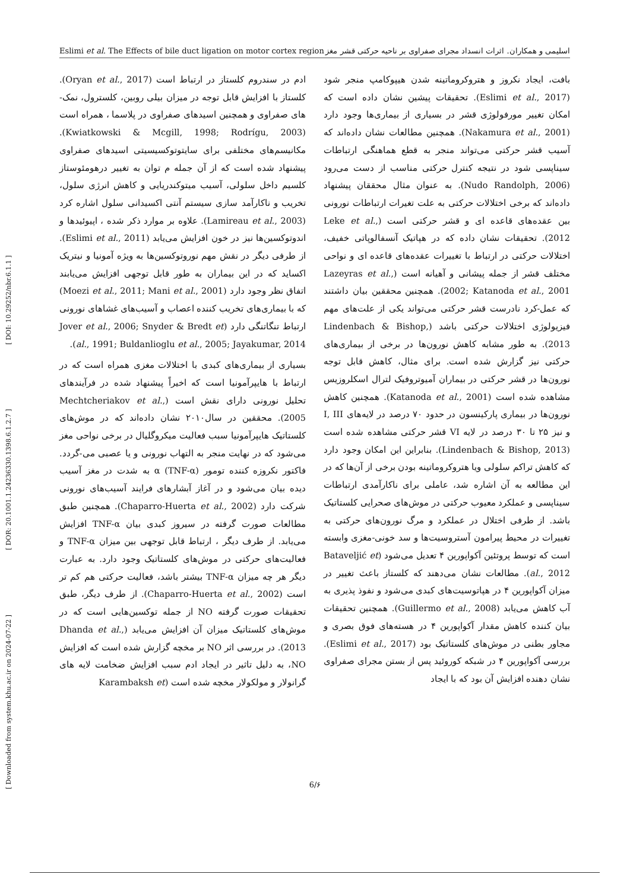Eslimi et al. The Effects of bile duct ligation on motor cortex region اسلیمی و همکاران. اثرات انسداد مجرای صفراوی بر ناحیه حرکتی قشر مغز
[ Downloaded from system.khu.ac.ir on 2024-07-22 ] [ DOR: 20.1001.1.24236330.1398.6.1.2.7 ] [ DOI: 10.29252/nbr.6.1.1 ]
بافت، ایجاد نکروز و هتروکروماتینه شدن هیپوکامپ منجر شود (Eslimi et al., 2017). تحقیقات پیشین نشان داده است که امکان تغییر مورفولوژی قشر در بسیاری از بیماری‌ها وجود دارد (Nakamura et al., 2001). همچنین مطالعات نشان داده‌اند که آسیب قشر حرکتی می‌تواند منجر به قطع هماهنگی ارتباطات سیناپسی شود در نتیجه کنترل حرکتی مناسب از دست می‌رود (Nudo Randolph, 2006). به عنوان مثال محققان پیشنهاد داده‌اند که برخی اختلالات حرکتی به علت تغیرات ارتباطات نورونی بین عقده‌های قاعده ای و قشر حرکتی است (Leke et al., 2012). تحقیقات نشان داده که در هپاتیک آنسفالوپاتی خفیف، اختلالات حرکتی در ارتباط با تغییرات عقده‌های قاعده ای و نواحی مختلف قشر از جمله پیشانی و آهیانه است (Lazeyras et al., 2002; Katanoda et al., 2001). همچنین محققین بیان داشتند که عمل-کرد نادرست قشر حرکتی می‌تواند یکی از علت‌های مهم فیزیولوژی اختلالات حرکتی باشد (Lindenbach & Bishop, 2013). به طور مشابه کاهش نورون‌ها در برخی از بیماری‌های حرکتی نیز گزارش شده است. برای مثال، کاهش قابل توجه نورون‌ها در قشر حرکتی در بیماران آمیوتروفیک لترال اسکلروزیس مشاهده شده است (Katanoda et al., 2001). همچنین کاهش نورون‌ها در بیماری پارکینسون در حدود ۷۰ درصد در لایه‌های I, III و نیز ۲۵ تا ۳۰ درصد در لایه VI قشر حرکتی مشاهده شده است (Lindenbach & Bishop, 2013). بنابراین این امکان وجود دارد که کاهش تراکم سلولی ویا هتروکروماتینه بودن برخی از آن‌ها که در این مطالعه به آن اشاره شد، عاملی برای ناکارآمدی ارتباطات سیناپسی و عملکرد معیوب حرکتی در موش‌های صحرایی کلستاتیک باشد. از طرفی اختلال در عملکرد و مرگ نورون‌های حرکتی به تغییرات در محیط پیرامون آستروسیت‌ها و سد خونی-مغزی وابسته است که توسط پروتئین آکواپورین ۴ تعدیل می‌شود (Bataveljić et al., 2012). مطالعات نشان می‌دهند که کلستاز باعث تغییر در میزان آکواپورین ۴ در هپاتوسیت‌های کبدی می‌شود و نفوذ پذیری به آب کاهش می‌یابد (Guillermo et al., 2008). همچنین تحقیقات بیان کننده کاهش مقدار آکواپورین ۴ در هسته‌های فوق بصری و مجاور بطنی در موش‌های کلستاتیک بود (Eslimi et al., 2017). بررسی آکواپورین ۴ در شبکه کوروئید پس از بستن مجرای صفراوی نشان دهنده افزایش آن بود که با ایجاد
ادم در سندروم کلستاز در ارتباط است (Oryan et al., 2017). کلستاز با افزایش قابل توجه در میزان بیلی روبین، کلسترول، نمک-های صفراوی و همچنین اسیدهای صفراوی در پلاسما ، همراه است (Kwiatkowski & Mcgill, 1998; Rodrígu, 2003). مکانیسم‌های مختلفی برای سایتوتوکسیسیتی اسیدهای صفراوی پیشنهاد شده است که از آن جمله م توان به تغییر درهومئوستاز کلسیم داخل سلولی، آسیب میتوکندریایی و کاهش انرژی سلول، تخریب و ناکارآمد سازی سیستم آنتی اکسیدانی سلول اشاره کرد (Lamireau et al., 2003). علاوه بر موارد ذکر شده ، اپیوئیدها و اندوتوکسین‌ها نیز در خون افزایش می‌یابد (Eslimi et al., 2011). از طرفی دیگر در نقش مهم نوروتوکسین‌ها به ویژه آمونیا و نیتریک اکساید که در این بیماران به طور قابل توجهی افزایش می‌یابند اتفاق نظر وجود دارد (Moezi et al., 2011; Mani et al., 2001) که با بیماری‌های تخریب کننده اعصاب و آسیب‌های غشاهای نورونی ارتباط تنگاتنگی دارد (Jover et al., 2006; Snyder & Bredt et al., 1991; Buldanlioglu et al., 2005; Jayakumar, 2014).
بسیاری از بیماری‌های کبدی با اختلالات مغزی همراه است که در ارتباط با هایپرآمونیا است که اخیراً پیشنهاد شده در فرآیندهای تحلیل نورونی دارای نقش است (Mechtcheriakov et al., 2005). محققین در سال۲۰۱۰ نشان داده‌اند که در موش‌های کلستاتیک هایپرآمونیا سبب فعالیت میکروگلیال در برخی نواحی مغز می‌شود که در نهایت منجر به التهاب نورونی و یا عصبی می-گردد. فاکتور نکروزه کننده تومور α (TNF-α) به شدت در مغز آسیب دیده بیان می‌شود و در آغاز آبشارهای فرایند آسیب‌های نورونی شرکت دارد (Chaparro-Huerta et al., 2002). همچنین طبق مطالعات صورت گرفته در سیروز کبدی بیان TNF-α افزایش می‌یابد. از طرف دیگر ، ارتباط قابل توجهی بین میزان TNF-α و فعالیت‌های حرکتی در موش‌های کلستاتیک وجود دارد. به عبارت دیگر هر چه میزان TNF-α بیشتر باشد، فعالیت حرکتی هم کم تر است (Chaparro-Huerta et al., 2002). از طرف دیگر، طبق تحقیقات صورت گرفته NO از جمله توکسین‌هایی است که در موش‌های کلستاتیک میزان آن افزایش می‌یابد (Dhanda et al., 2013). در بررسی اثر NO بر مخچه گزارش شده است که افزایش NO، به دلیل تاثیر در ایجاد ادم سبب افزایش ضخامت لایه های گرانولار و مولکولار مخچه شده است (Karambaksh et
6/۶